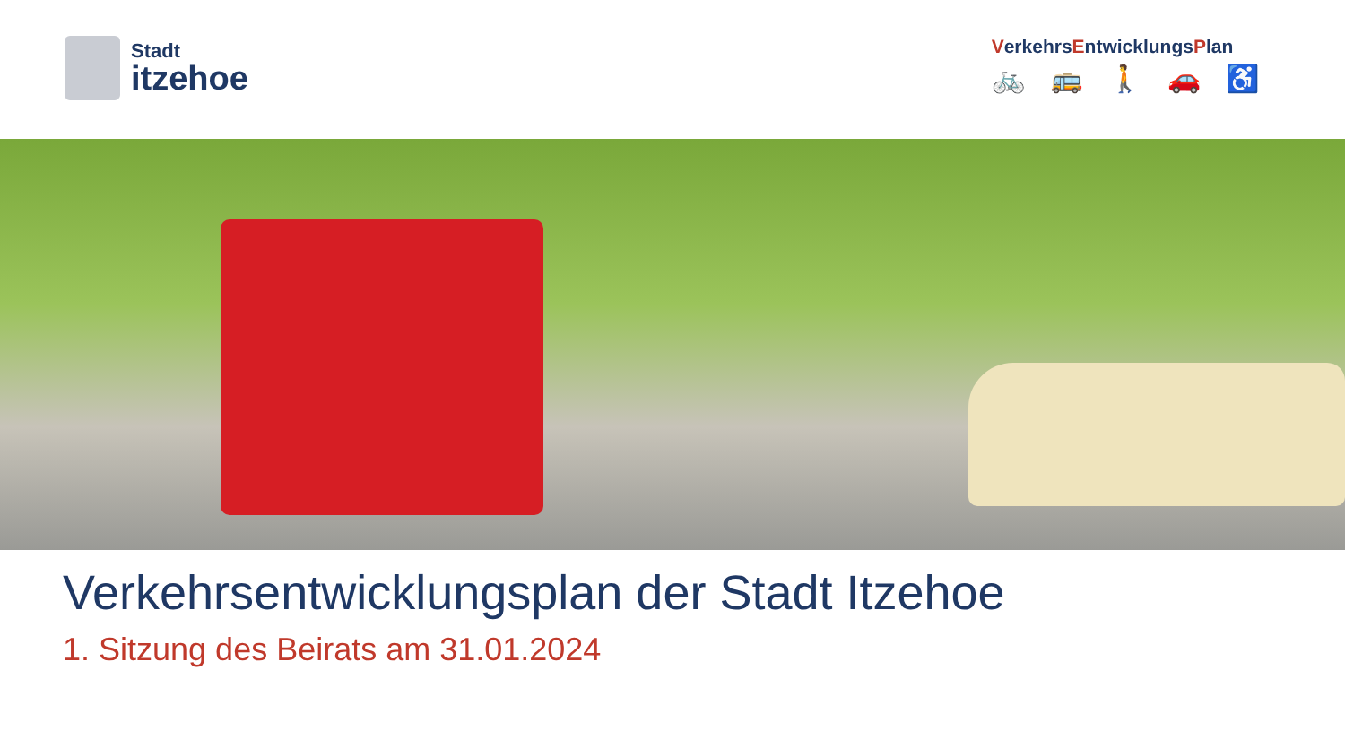Stadt
itzehoe
VerkehrsEntwicklungsPlan
🚲 🚌 🚶 🚗 ♿
Verkehrsentwicklungsplan der Stadt Itzehoe
1. Sitzung des Beirats am 31.01.2024